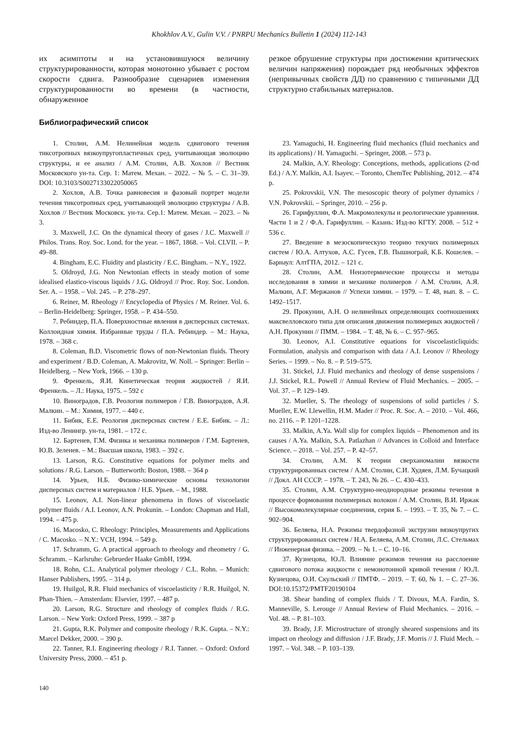Khokhlov A.V., Gulin V.V. / PNRPU Mechanics Bulletin 1 (2024) 112-143
их асимптоты и на установившуюся величину структурированности, которая монотонно убывает с ростом скорости сдвига. Разнообразие сценариев изменения структурированности во времени (в частности, обнаруженное
резкое обрушение структуры при достижении критических величин напряжения) порождает ряд необычных эффектов (непривычных свойств ДД) по сравнению с типичными ДД структурно стабильных материалов.
Библиографический список
1. Столин, А.М. Нелинейная модель сдвигового течения тиксотропных вязкоупругопластичных сред, учитывающая эволюцию структуры, и ее анализ / А.М. Столин, А.В. Хохлов // Вестник Московского ун-та. Сер. 1: Матем. Механ. – 2022. – № 5. – С. 31–39. DOI: 10.3103/S0027133022050065
2. Хохлов, А.В. Точка равновесия и фазовый портрет модели течения тиксотропных сред, учитывающей эволюцию структуры / А.В. Хохлов // Вестник Московск. ун-та. Сер.1: Матем. Механ. – 2023. – № 3.
3. Maxwell, J.C. On the dynamical theory of gases / J.C. Maxwell // Philos. Trans. Roy. Soc. Lond. for the year. – 1867, 1868. – Vol. CLVII. – P. 49–88.
4. Bingham, E.C. Fluidity and plasticity / E.C. Bingham. – N.Y., 1922.
5. Oldroyd, J.G. Non Newtonian effects in steady motion of some idealised elastico-viscous liquids / J.G. Oldroyd // Proc. Roy. Soc. London. Ser. A. – 1958. – Vol. 245. – P. 278–297.
6. Reiner, M. Rheology // Encyclopedia of Physics / M. Reiner. Vol. 6. – Berlin-Heidelberg: Springer, 1958. – P. 434–550.
7. Ребиндер, П.А. Поверхностные явления в дисперсных системах. Коллоидная химия. Избранные труды / П.А. Ребиндер. – М.: Наука, 1978. – 368 с.
8. Coleman, B.D. Viscometric flows of non-Newtonian fluids. Theory and experiment / B.D. Coleman, A. Makrovitz, W. Noll. – Springer: Berlin – Heidelberg. – New York, 1966. – 130 p.
9. Френкель, Я.И. Кинетическая теория жидкостей / Я.И. Френкель. – Л.: Наука, 1975. – 592 с
10. Виноградов, Г.В. Реология полимеров / Г.В. Виноградов, А.Я. Малкин. – М.: Химия, 1977. – 440 с.
11. Бибик, Е.Е. Реология дисперсных систем / Е.Е. Бибик. – Л.: Изд-во Ленингр. ун-та, 1981. – 172 с.
12. Бартенев, Г.М. Физика и механика полимеров / Г.М. Бартенев, Ю.В. Зеленев. – М.: Высшая школа, 1983. – 392 с.
13. Larson, R.G. Constitutive equations for polymer melts and solutions / R.G. Larson. – Butterworth: Boston, 1988. – 364 p
14. Урьев, Н.Б. Физико-химические основы технологии дисперсных систем и материалов / Н.Б. Урьев. – М., 1988.
15. Leonov, A.I. Non-linear phenomena in flows of viscoelastic polymer fluids / A.I. Leonov, A.N. Prokunin. – London: Chapman and Hall, 1994. – 475 p.
16. Macosko, C. Rheology: Principles, Measurements and Applications / C. Macosko. – N.Y.: VCH, 1994. – 549 p.
17. Schramm, G. A practical approach to rheology and rheometry / G. Schramm. – Karlsruhe: Gebrueder Haake GmbH, 1994.
18. Rohn, C.L. Analytical polymer rheology / C.L. Rohn. – Munich: Hanser Publishers, 1995. – 314 p.
19. Huilgol, R.R. Fluid mechanics of viscoelasticity / R.R. Huilgol, N. Phan-Thien. – Amsterdam: Elsevier, 1997. – 487 p.
20. Larson, R.G. Structure and rheology of complex fluids / R.G. Larson. – New York: Oxford Press, 1999. – 387 p
21. Gupta, R.K. Polymer and composite rheology / R.K. Gupta. – N.Y.: Marcel Dekker, 2000. – 390 p.
22. Tanner, R.I. Engineering rheology / R.I. Tanner. – Oxford: Oxford University Press, 2000. – 451 p.
23. Yamaguchi, H. Engineering fluid mechanics (fluid mechanics and its applications) / H. Yamaguchi. – Springer, 2008. – 573 p.
24. Malkin, A.Y. Rheology: Conceptions, methods, applications (2-nd Ed.) / A.Y. Malkin, A.I. Isayev. – Toronto, ChemTec Publishing, 2012. – 474 p.
25. Pokrovskii, V.N. The mesoscopic theory of polymer dynamics / V.N. Pokrovskii. – Springer, 2010. – 256 p.
26. Гарифуллин, Ф.А. Макромолекулы и реологические уравнения. Части 1 и 2 / Ф.А. Гарифуллин. – Казань: Изд-во КГТУ. 2008. – 512 + 536 с.
27. Введение в мезоскопическую теорию текучих полимерных систем / Ю.А. Алтухов, А.С. Гусев, Г.В. Пышнограй, К.Б. Кошелев. – Барнаул: АлтГПА, 2012. – 121 с.
28. Столин, А.М. Неизотермические процессы и методы исследования в химии и механике полимеров / А.М. Столин, А.Я. Малкин, А.Г. Мержанов // Успехи химии. – 1979. – Т. 48, вып. 8. – С. 1492–1517.
29. Прокунин, А.Н. О нелинейных определяющих соотношениях максвелловского типа для описания движения полимерных жидкостей / А.Н. Прокунин // ПММ. – 1984. – Т. 48, № 6. – С. 957–965.
30. Leonov, A.I. Constitutive equations for viscoelasticliquids: Formulation, analysis and comparison with data / A.I. Leonov // Rheology Series. – 1999. – No. 8. – P. 519–575.
31. Stickel, J.J. Fluid mechanics and rheology of dense suspensions / J.J. Stickel, R.L. Powell // Annual Review of Fluid Mechanics. – 2005. – Vol. 37. – P. 129–149.
32. Mueller, S. The rheology of suspensions of solid particles / S. Mueller, E.W. Llewellin, H.M. Mader // Proc. R. Soc. A. – 2010. – Vol. 466, no. 2116. – P. 1201–1228.
33. Malkin, A.Ya. Wall slip for complex liquids – Phenomenon and its causes / A.Ya. Malkin, S.A. Patlazhan // Advances in Colloid and Interface Science. – 2018. – Vol. 257. – P. 42–57.
34. Столин, А.М. К теории сверханомалии вязкости структурированных систем / А.М. Столин, С.И. Худяев, Л.М. Бучацкий // Докл. АН СССР. – 1978. – Т. 243, № 26. – С. 430–433.
35. Столин, А.М. Структурно-неоднородные режимы течения в процессе формования полимерных волокон / А.М. Столин, В.И. Иржак // Высокомолекулярные соединения, серия Б. – 1993. – Т. 35, № 7. – С. 902–904.
36. Беляева, Н.А. Режимы твердофазной экструзии вязкоупругих структурированных систем / Н.А. Беляева, А.М. Столин, Л.С. Стельмах // Инженерная физика. – 2009. – № 1. – С. 10–16.
37. Кузнецова, Ю.Л. Влияние режимов течения на расслоение сдвигового потока жидкости с немонотонной кривой течения / Ю.Л. Кузнецова, О.И. Скульский // ПМТФ. – 2019. – Т. 60, № 1. – С. 27–36. DOI:10.15372/PMTF20190104
38. Shear banding of complex fluids / T. Divoux, M.A. Fardin, S. Manneville, S. Lerouge // Annual Review of Fluid Mechanics. – 2016. – Vol. 48. – P. 81–103.
39. Brady, J.F. Microstructure of strongly sheared suspensions and its impact on rheology and diffusion / J.F. Brady, J.F. Morris // J. Fluid Mech. – 1997. – Vol. 348. – P. 103–139.
140